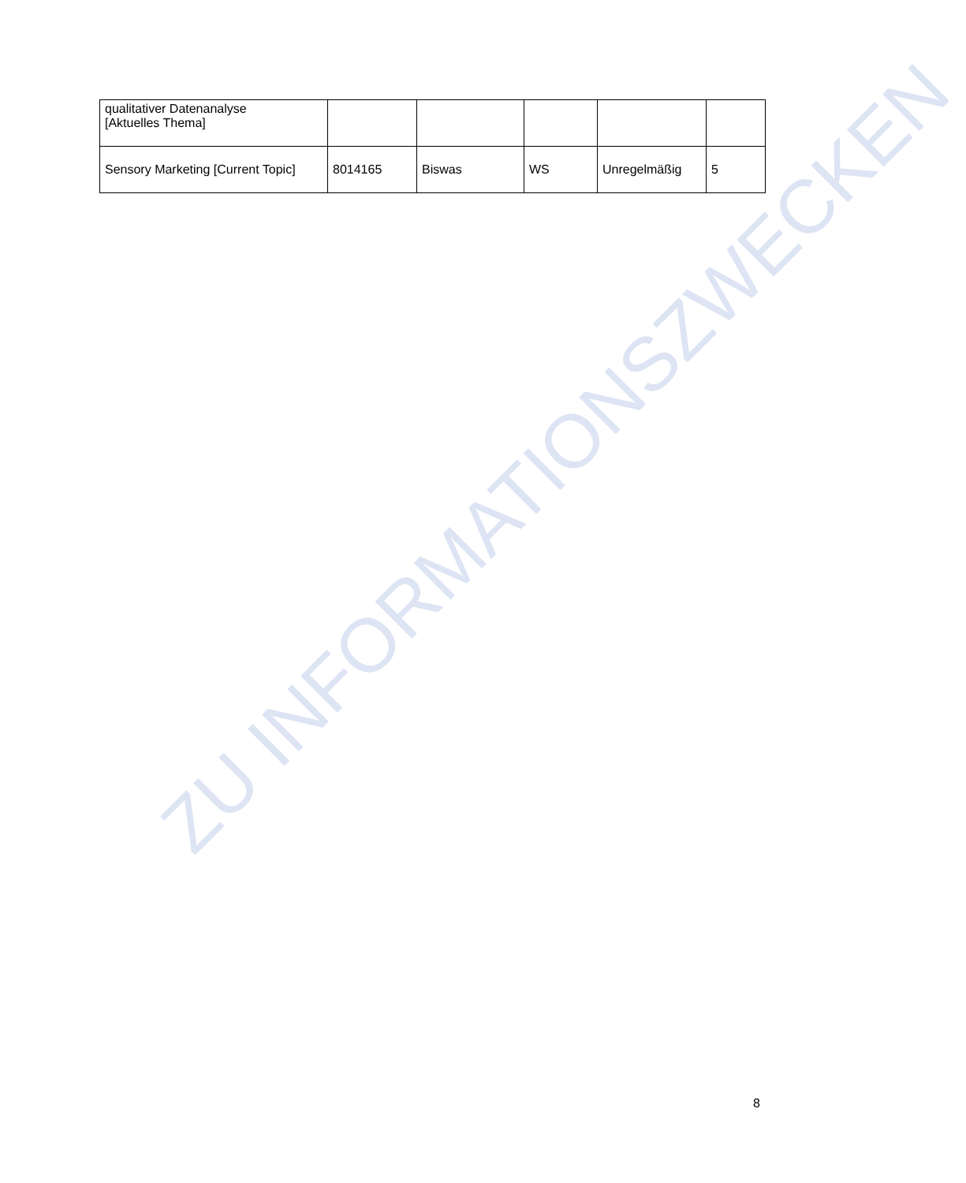ZU INFORMATIONSZWECKEN
| qualitativer Datenanalyse [Aktuelles Thema] | | | | | |
| Sensory Marketing [Current Topic] | 8014165 | Biswas | WS | Unregelmäßig | 5 |
8